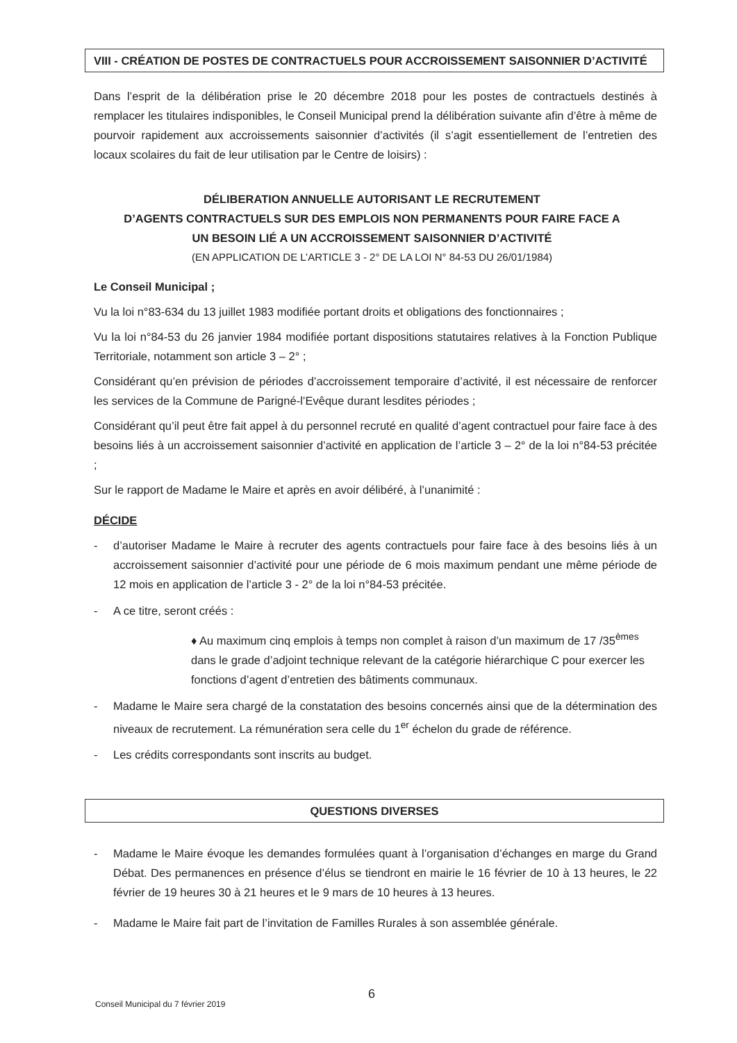VIII - CRÉATION DE POSTES DE CONTRACTUELS POUR ACCROISSEMENT SAISONNIER D’ACTIVITÉ
Dans l’esprit de la délibération prise le 20 décembre 2018 pour les postes de contractuels destinés à remplacer les titulaires indisponibles, le Conseil Municipal prend la délibération suivante afin d’être à même de pourvoir rapidement aux accroissements saisonnier d’activités (il s’agit essentiellement de l’entretien des locaux scolaires du fait de leur utilisation par le Centre de loisirs) :
DÉLIBERATION ANNUELLE AUTORISANT LE RECRUTEMENT
D’AGENTS CONTRACTUELS SUR DES EMPLOIS NON PERMANENTS POUR FAIRE FACE A
UN BESOIN LIÉ A UN ACCROISSEMENT SAISONNIER D’ACTIVITÉ
(EN APPLICATION DE L’ARTICLE 3 - 2° DE LA LOI N° 84-53 DU 26/01/1984)
Le Conseil Municipal ;
Vu la loi n°83-634 du 13 juillet 1983 modifiée portant droits et obligations des fonctionnaires ;
Vu la loi n°84-53 du 26 janvier 1984 modifiée portant dispositions statutaires relatives à la Fonction Publique Territoriale, notamment son article 3 – 2° ;
Considérant qu’en prévision de périodes d’accroissement temporaire d’activité, il est nécessaire de renforcer les services de la Commune de Parigné-l’Evêque durant lesdites périodes ;
Considérant qu’il peut être fait appel à du personnel recruté en qualité d’agent contractuel pour faire face à des besoins liés à un accroissement saisonnier d’activité en application de l’article 3 – 2° de la loi n°84-53 précitée ;
Sur le rapport de Madame le Maire et après en avoir délibéré, à l’unanimité :
DÉCIDE
- d’autoriser Madame le Maire à recruter des agents contractuels pour faire face à des besoins liés à un accroissement saisonnier d’activité pour une période de 6 mois maximum pendant une même période de 12 mois en application de l’article 3 - 2° de la loi n°84-53 précitée.
- A ce titre, seront créés :
♦ Au maximum cinq emplois à temps non complet à raison d’un maximum de 17 /35<sup>èmes</sup> dans le grade d’adjoint technique relevant de la catégorie hiérarchique C pour exercer les fonctions d’agent d’entretien des bâtiments communaux.
- Madame le Maire sera chargé de la constatation des besoins concernés ainsi que de la détermination des niveaux de recrutement. La rémunération sera celle du 1<sup>er</sup> échelon du grade de référence.
- Les crédits correspondants sont inscrits au budget.
QUESTIONS DIVERSES
- Madame le Maire évoque les demandes formulées quant à l’organisation d’échanges en marge du Grand Débat. Des permanences en présence d’élus se tiendront en mairie le 16 février de 10 à 13 heures, le 22 février de 19 heures 30 à 21 heures et le 9 mars de 10 heures à 13 heures.
- Madame le Maire fait part de l’invitation de Familles Rurales à son assemblée générale.
6
Conseil Municipal du 7 février 2019